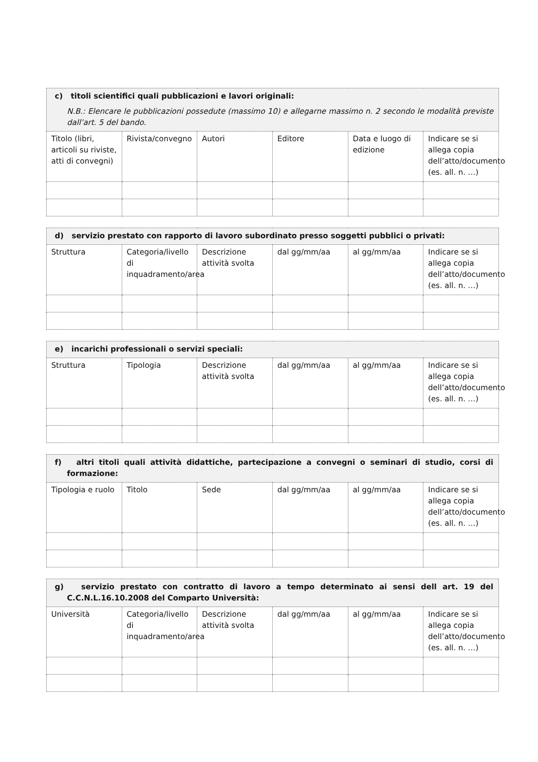| c) titoli scientifici quali pubblicazioni e lavori originali: N.B.: Elencare le pubblicazioni possedute (massimo 10) e allegarne massimo n. 2 secondo le modalità previste dall’art. 5 del bando. | | | | | |
| Titolo (libri, articoli su riviste, atti di convegni) | Rivista/convegno | Autori | Editore | Data e luogo di edizione | Indicare se si allega copia dell’atto/documento (es. all. n. …) |
| d) servizio prestato con rapporto di lavoro subordinato presso soggetti pubblici o privati: | | | | | |
| Struttura | Categoria/livello di inquadramento/area | Descrizione attività svolta | dal gg/mm/aa | al gg/mm/aa | Indicare se si allega copia dell’atto/documento (es. all. n. …) |
| e) incarichi professionali o servizi speciali: | | | | | |
| Struttura | Tipologia | Descrizione attività svolta | dal gg/mm/aa | al gg/mm/aa | Indicare se si allega copia dell’atto/documento (es. all. n. …) |
| f) altri titoli quali attività didattiche, partecipazione a convegni o seminari di studio, corsi di formazione: | | | | | |
| Tipologia e ruolo | Titolo | Sede | dal gg/mm/aa | al gg/mm/aa | Indicare se si allega copia dell’atto/documento (es. all. n. …) |
| g) servizio prestato con contratto di lavoro a tempo determinato ai sensi dell art. 19 del C.C.N.L.16.10.2008 del Comparto Università: | | | | | |
| Università | Categoria/livello di inquadramento/area | Descrizione attività svolta | dal gg/mm/aa | al gg/mm/aa | Indicare se si allega copia dell’atto/documento (es. all. n. …) |